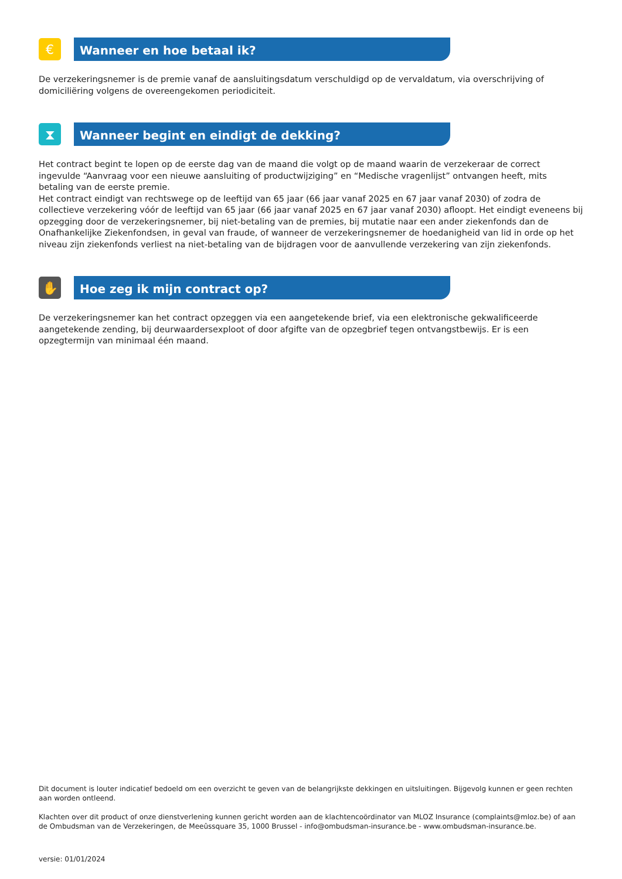€
Wanneer en hoe betaal ik?
De verzekeringsnemer is de premie vanaf de aansluitingsdatum verschuldigd op de vervaldatum, via overschrijving of domiciliëring volgens de overeengekomen periodiciteit.
⧗
Wanneer begint en eindigt de dekking?
Het contract begint te lopen op de eerste dag van de maand die volgt op de maand waarin de verzekeraar de correct ingevulde “Aanvraag voor een nieuwe aansluiting of productwijziging” en “Medische vragenlijst” ontvangen heeft, mits betaling van de eerste premie.
Het contract eindigt van rechtswege op de leeftijd van 65 jaar (66 jaar vanaf 2025 en 67 jaar vanaf 2030) of zodra de collectieve verzekering vóór de leeftijd van 65 jaar (66 jaar vanaf 2025 en 67 jaar vanaf 2030) afloopt. Het eindigt eveneens bij opzegging door de verzekeringsnemer, bij niet-betaling van de premies, bij mutatie naar een ander ziekenfonds dan de Onafhankelijke Ziekenfondsen, in geval van fraude, of wanneer de verzekeringsnemer de hoedanigheid van lid in orde op het niveau zijn ziekenfonds verliest na niet-betaling van de bijdragen voor de aanvullende verzekering van zijn ziekenfonds.
✋
Hoe zeg ik mijn contract op?
De verzekeringsnemer kan het contract opzeggen via een aangetekende brief, via een elektronische gekwalificeerde aangetekende zending, bij deurwaardersexploot of door afgifte van de opzegbrief tegen ontvangstbewijs. Er is een opzegtermijn van minimaal één maand.
Dit document is louter indicatief bedoeld om een overzicht te geven van de belangrijkste dekkingen en uitsluitingen. Bijgevolg kunnen er geen rechten aan worden ontleend.
Klachten over dit product of onze dienstverlening kunnen gericht worden aan de klachtencoördinator van MLOZ Insurance (complaints@mloz.be) of aan de Ombudsman van de Verzekeringen, de Meeûssquare 35, 1000 Brussel - info@ombudsman-insurance.be - www.ombudsman-insurance.be.
versie: 01/01/2024